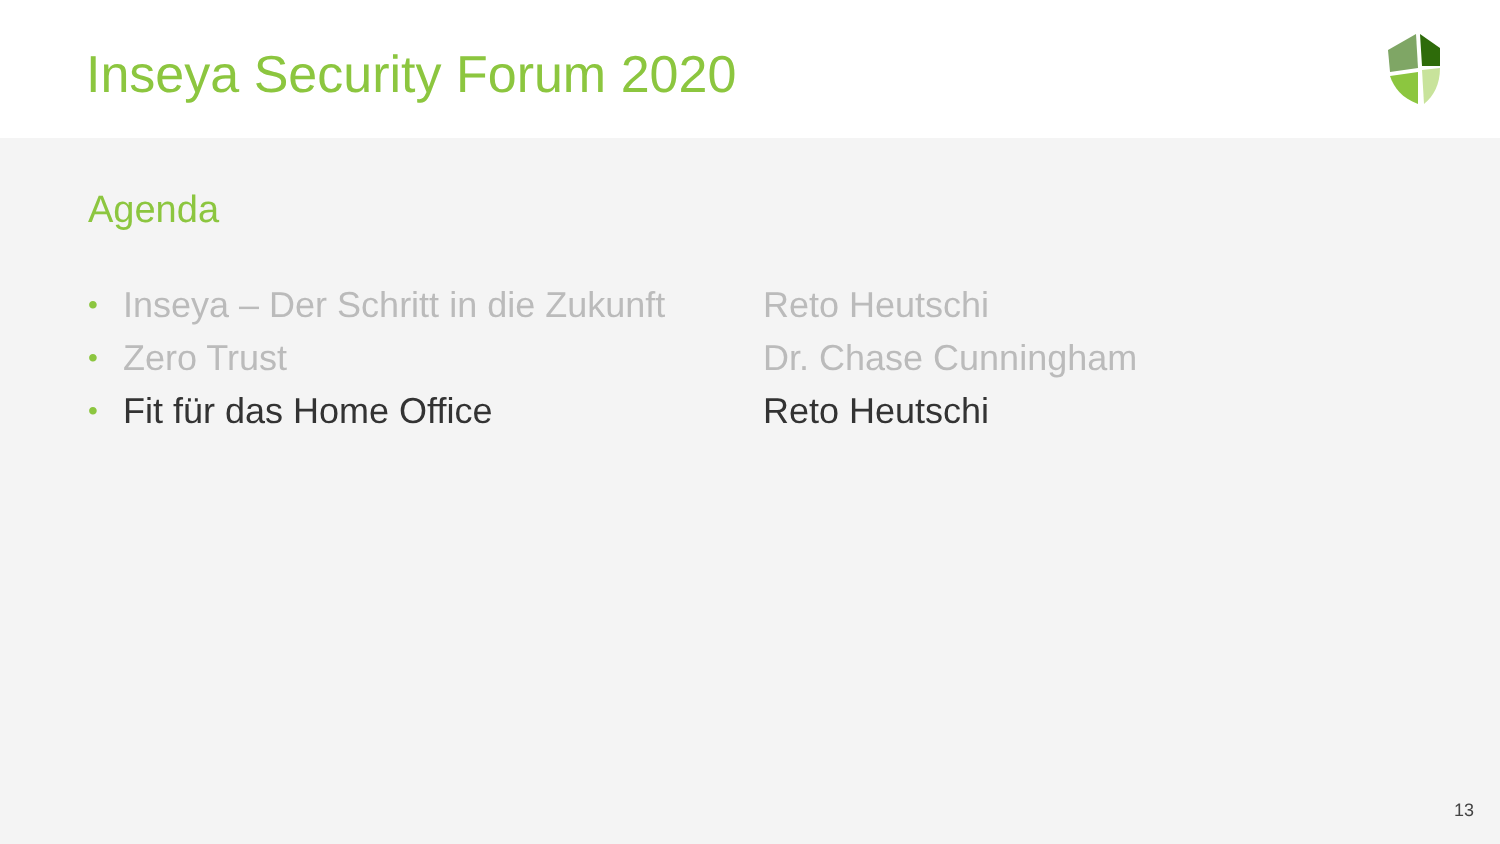Inseya Security Forum 2020
Agenda
| • | Inseya – Der Schritt in die Zukunft | Reto Heutschi |
| • | Zero Trust | Dr. Chase Cunningham |
| • | Fit für das Home Office | Reto Heutschi |
13